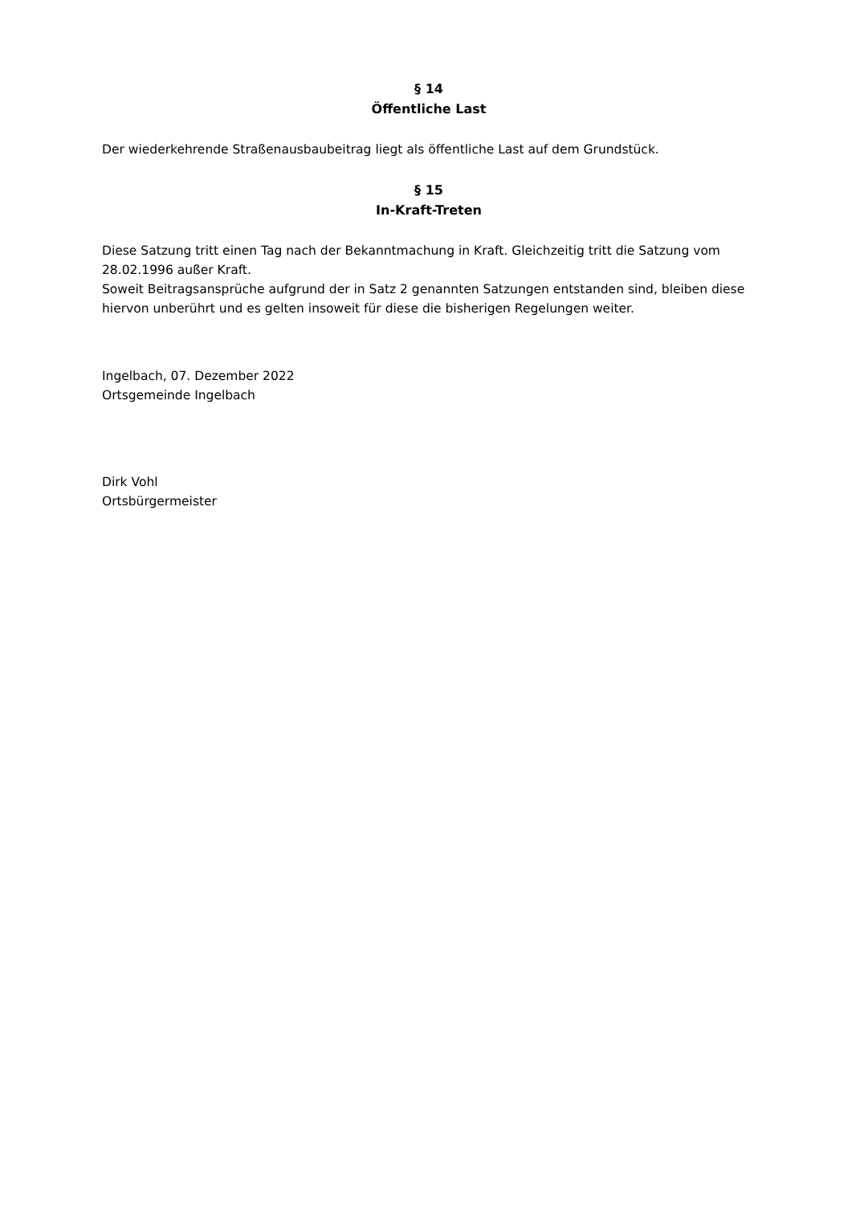§ 14
Öffentliche Last
Der wiederkehrende Straßenausbaubeitrag liegt als öffentliche Last auf dem Grundstück.
§ 15
In-Kraft-Treten
Diese Satzung tritt einen Tag nach der Bekanntmachung in Kraft. Gleichzeitig tritt die Satzung vom 28.02.1996 außer Kraft.
Soweit Beitragsansprüche aufgrund der in Satz 2 genannten Satzungen entstanden sind, bleiben diese hiervon unberührt und es gelten insoweit für diese die bisherigen Regelungen weiter.
Ingelbach, 07. Dezember 2022
Ortsgemeinde Ingelbach
Dirk Vohl
Ortsbürgermeister